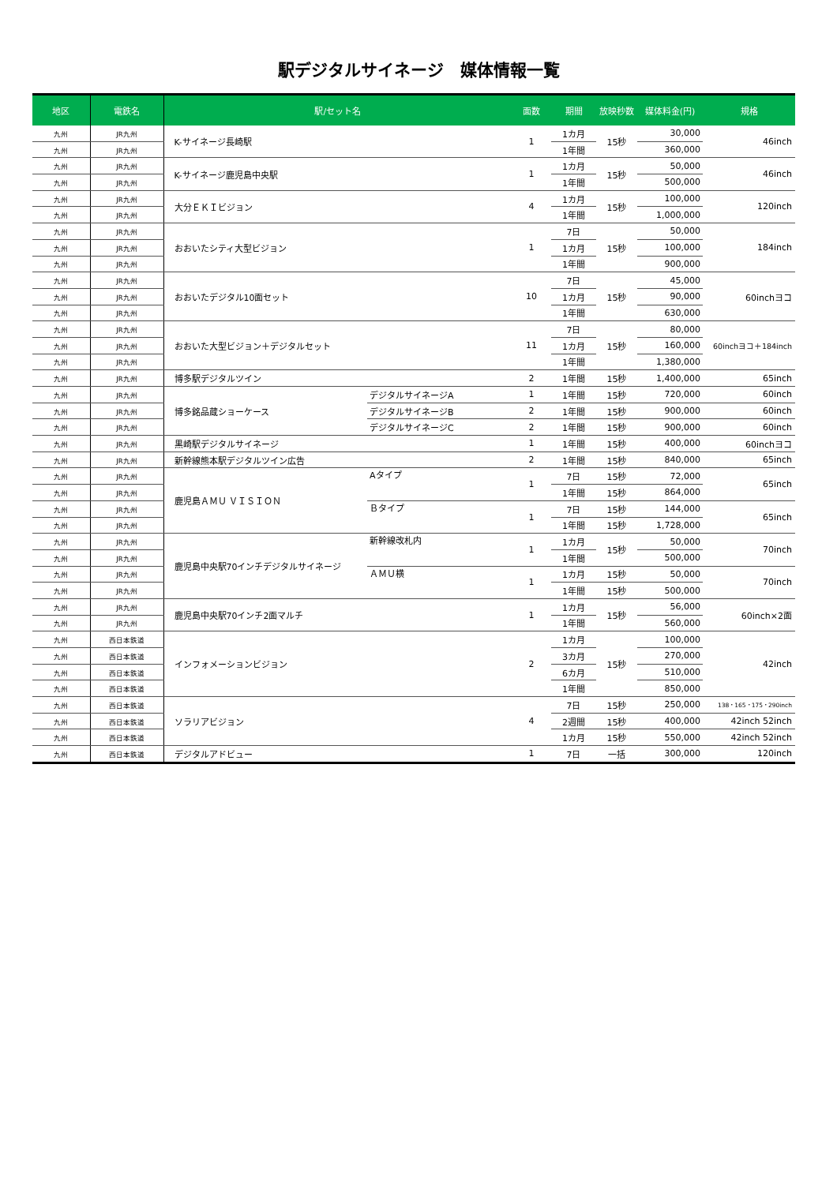駅デジタルサイネージ　媒体情報一覧
| 地区 | 電鉄名 | 駅/セット名 | | 面数 | 期間 | 放映秒数 | 媒体料金(円) | 規格 |
| --- | --- | --- | --- | --- | --- | --- | --- | --- |
| 九州 | JR九州 | K-サイネージ長崎駅 | | 1 | 1カ月 | 15秒 | 30,000 | 46inch |
| 九州 | JR九州 | | | | 1年間 | | 360,000 | |
| 九州 | JR九州 | K-サイネージ鹿児島中央駅 | | 1 | 1カ月 | 15秒 | 50,000 | 46inch |
| 九州 | JR九州 | | | | 1年間 | | 500,000 | |
| 九州 | JR九州 | 大分ＥＫＩビジョン | | 4 | 1カ月 | 15秒 | 100,000 | 120inch |
| 九州 | JR九州 | | | | 1年間 | | 1,000,000 | |
| 九州 | JR九州 | おおいたシティ大型ビジョン | | 1 | 7日 | 15秒 | 50,000 | 184inch |
| 九州 | JR九州 | | | | 1カ月 | | 100,000 | |
| 九州 | JR九州 | | | | 1年間 | | 900,000 | |
| 九州 | JR九州 | おおいたデジタル10面セット | | 10 | 7日 | 15秒 | 45,000 | 60inchヨコ |
| 九州 | JR九州 | | | | 1カ月 | | 90,000 | |
| 九州 | JR九州 | | | | 1年間 | | 630,000 | |
| 九州 | JR九州 | おおいた大型ビジョン＋デジタルセット | | 11 | 7日 | 15秒 | 80,000 | 60inchヨコ＋184inch |
| 九州 | JR九州 | | | | 1カ月 | | 160,000 | |
| 九州 | JR九州 | | | | 1年間 | | 1,380,000 | |
| 九州 | JR九州 | 博多駅デジタルツイン | | 2 | 1年間 | 15秒 | 1,400,000 | 65inch |
| 九州 | JR九州 | 博多銘品蔵ショーケース | デジタルサイネージA | 1 | 1年間 | 15秒 | 720,000 | 60inch |
| 九州 | JR九州 | | デジタルサイネージB | 2 | 1年間 | 15秒 | 900,000 | 60inch |
| 九州 | JR九州 | | デジタルサイネージC | 2 | 1年間 | 15秒 | 900,000 | 60inch |
| 九州 | JR九州 | 黒崎駅デジタルサイネージ | | 1 | 1年間 | 15秒 | 400,000 | 60inchヨコ |
| 九州 | JR九州 | 新幹線熊本駅デジタルツイン広告 | | 2 | 1年間 | 15秒 | 840,000 | 65inch |
| 九州 | JR九州 | 鹿児島ＡＭＵ ＶＩＳＩＯＮ | Aタイプ | 1 | 7日 | 15秒 | 72,000 | 65inch |
| 九州 | JR九州 | | | | 1年間 | 15秒 | 864,000 | |
| 九州 | JR九州 | | Ｂタイプ | 1 | 7日 | 15秒 | 144,000 | 65inch |
| 九州 | JR九州 | | | | 1年間 | 15秒 | 1,728,000 | |
| 九州 | JR九州 | 鹿児島中央駅70インチデジタルサイネージ | 新幹線改札内 | 1 | 1カ月 | 15秒 | 50,000 | 70inch |
| 九州 | JR九州 | | | | 1年間 | | 500,000 | |
| 九州 | JR九州 | | ＡＭＵ横 | 1 | 1カ月 | 15秒 | 50,000 | 70inch |
| 九州 | JR九州 | | | | 1年間 | 15秒 | 500,000 | |
| 九州 | JR九州 | 鹿児島中央駅70インチ2面マルチ | | 1 | 1カ月 | 15秒 | 56,000 | 60inch×2面 |
| 九州 | JR九州 | | | | 1年間 | | 560,000 | |
| 九州 | 西日本鉄道 | インフォメーションビジョン | | 2 | 1カ月 | 15秒 | 100,000 | 42inch |
| 九州 | 西日本鉄道 | | | | 3カ月 | | 270,000 | |
| 九州 | 西日本鉄道 | | | | 6カ月 | | 510,000 | |
| 九州 | 西日本鉄道 | | | | 1年間 | | 850,000 | |
| 九州 | 西日本鉄道 | ソラリアビジョン | | 4 | 7日 | 15秒 | 250,000 | 138・165・175・290inch |
| 九州 | 西日本鉄道 | | | | 2週間 | 15秒 | 400,000 | 42inch 52inch |
| 九州 | 西日本鉄道 | | | | 1カ月 | 15秒 | 550,000 | 42inch 52inch |
| 九州 | 西日本鉄道 | デジタルアドビュー | | 1 | 7日 | 一括 | 300,000 | 120inch |